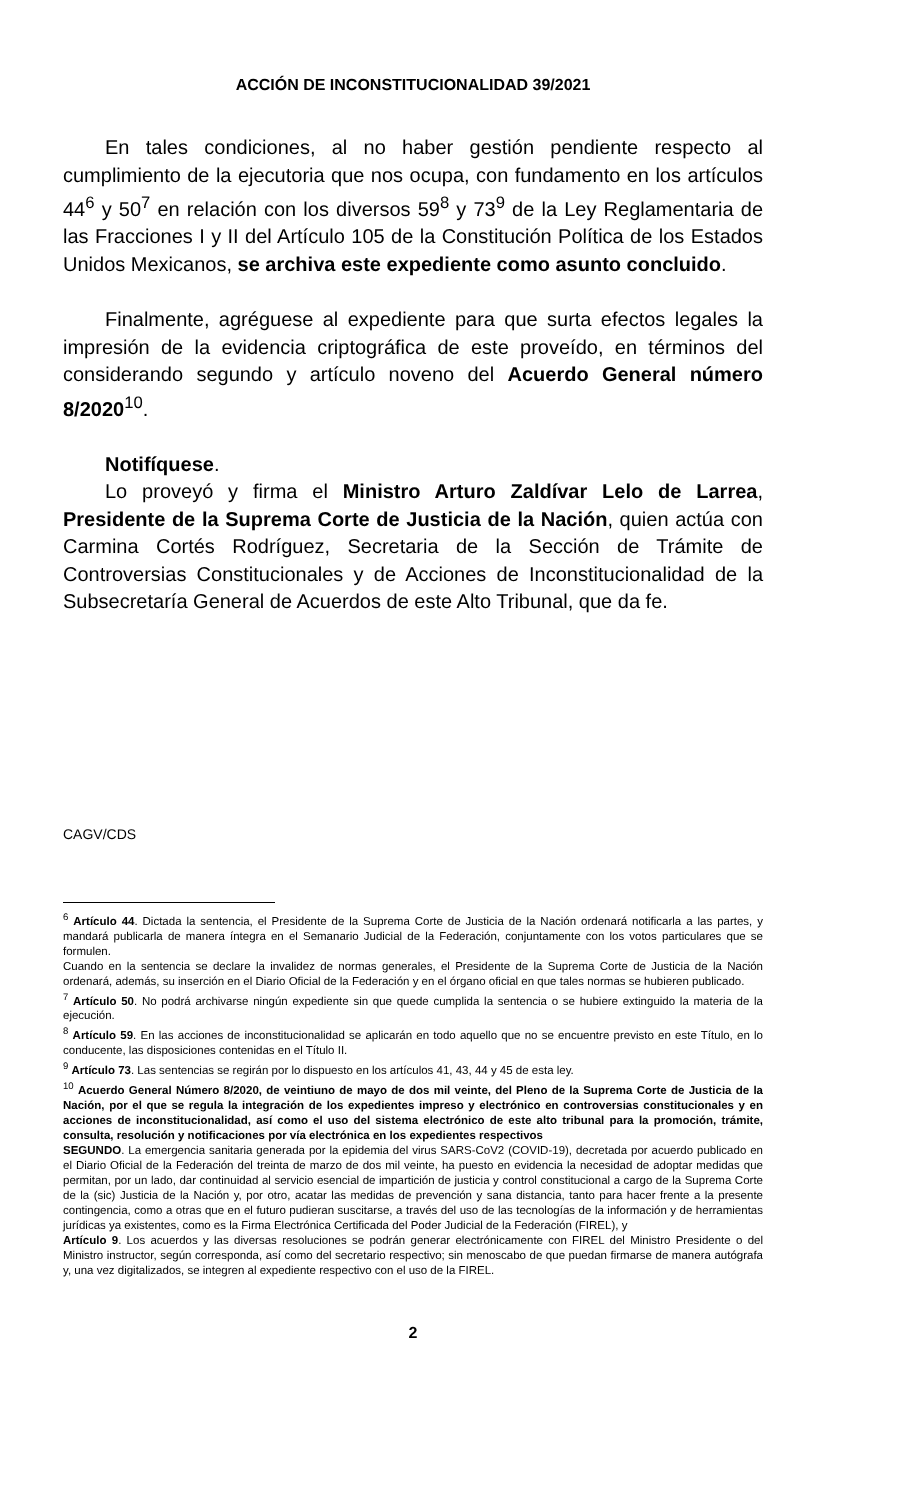ACCIÓN DE INCONSTITUCIONALIDAD 39/2021
En tales condiciones, al no haber gestión pendiente respecto al cumplimiento de la ejecutoria que nos ocupa, con fundamento en los artículos 44<sup>6</sup> y 50<sup>7</sup> en relación con los diversos 59<sup>8</sup> y 73<sup>9</sup> de la Ley Reglamentaria de las Fracciones I y II del Artículo 105 de la Constitución Política de los Estados Unidos Mexicanos, se archiva este expediente como asunto concluido.
Finalmente, agréguese al expediente para que surta efectos legales la impresión de la evidencia criptográfica de este proveído, en términos del considerando segundo y artículo noveno del Acuerdo General número 8/2020<sup>10</sup>.
Notifíquese.
Lo proveyó y firma el Ministro Arturo Zaldívar Lelo de Larrea, Presidente de la Suprema Corte de Justicia de la Nación, quien actúa con Carmina Cortés Rodríguez, Secretaria de la Sección de Trámite de Controversias Constitucionales y de Acciones de Inconstitucionalidad de la Subsecretaría General de Acuerdos de este Alto Tribunal, que da fe.
CAGV/CDS
<sup>6</sup> Artículo 44. Dictada la sentencia, el Presidente de la Suprema Corte de Justicia de la Nación ordenará notificarla a las partes, y mandará publicarla de manera íntegra en el Semanario Judicial de la Federación, conjuntamente con los votos particulares que se formulen.
Cuando en la sentencia se declare la invalidez de normas generales, el Presidente de la Suprema Corte de Justicia de la Nación ordenará, además, su inserción en el Diario Oficial de la Federación y en el órgano oficial en que tales normas se hubieren publicado.
<sup>7</sup> Artículo 50. No podrá archivarse ningún expediente sin que quede cumplida la sentencia o se hubiere extinguido la materia de la ejecución.
<sup>8</sup> Artículo 59. En las acciones de inconstitucionalidad se aplicarán en todo aquello que no se encuentre previsto en este Título, en lo conducente, las disposiciones contenidas en el Título II.
<sup>9</sup> Artículo 73. Las sentencias se regirán por lo dispuesto en los artículos 41, 43, 44 y 45 de esta ley.
<sup>10</sup> Acuerdo General Número 8/2020, de veintiuno de mayo de dos mil veinte, del Pleno de la Suprema Corte de Justicia de la Nación, por el que se regula la integración de los expedientes impreso y electrónico en controversias constitucionales y en acciones de inconstitucionalidad, así como el uso del sistema electrónico de este alto tribunal para la promoción, trámite, consulta, resolución y notificaciones por vía electrónica en los expedientes respectivos
SEGUNDO. La emergencia sanitaria generada por la epidemia del virus SARS-CoV2 (COVID-19), decretada por acuerdo publicado en el Diario Oficial de la Federación del treinta de marzo de dos mil veinte, ha puesto en evidencia la necesidad de adoptar medidas que permitan, por un lado, dar continuidad al servicio esencial de impartición de justicia y control constitucional a cargo de la Suprema Corte de la (sic) Justicia de la Nación y, por otro, acatar las medidas de prevención y sana distancia, tanto para hacer frente a la presente contingencia, como a otras que en el futuro pudieran suscitarse, a través del uso de las tecnologías de la información y de herramientas jurídicas ya existentes, como es la Firma Electrónica Certificada del Poder Judicial de la Federación (FIREL), y
Artículo 9. Los acuerdos y las diversas resoluciones se podrán generar electrónicamente con FIREL del Ministro Presidente o del Ministro instructor, según corresponda, así como del secretario respectivo; sin menoscabo de que puedan firmarse de manera autógrafa y, una vez digitalizados, se integren al expediente respectivo con el uso de la FIREL.
2